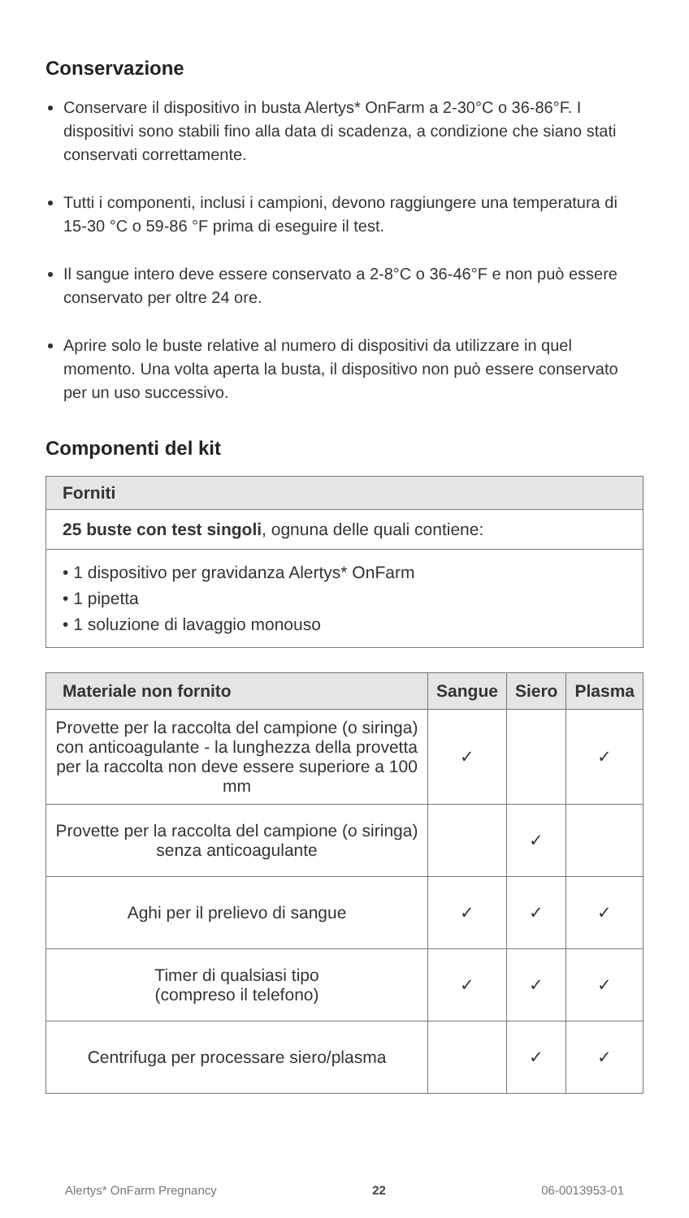Conservazione
Conservare il dispositivo in busta Alertys* OnFarm a 2-30°C o 36-86°F. I dispositivi sono stabili fino alla data di scadenza, a condizione che siano stati conservati correttamente.
Tutti i componenti, inclusi i campioni, devono raggiungere una temperatura di 15-30 °C o 59-86 °F prima di eseguire il test.
Il sangue intero deve essere conservato a 2-8°C o 36-46°F e non può essere conservato per oltre 24 ore.
Aprire solo le buste relative al numero di dispositivi da utilizzare in quel momento. Una volta aperta la busta, il dispositivo non può essere conservato per un uso successivo.
Componenti del kit
| Forniti |
| --- |
| 25 buste con test singoli , ognuna delle quali contiene: |
| • 1 dispositivo per gravidanza Alertys* OnFarm • 1 pipetta • 1 soluzione di lavaggio monouso |
| Materiale non fornito | Sangue | Siero | Plasma |
| --- | --- | --- | --- |
| Provette per la raccolta del campione (o siringa) con anticoagulante - la lunghezza della provetta per la raccolta non deve essere superiore a 100 mm | ✓ | | ✓ |
| Provette per la raccolta del campione (o siringa) senza anticoagulante | | ✓ | |
| Aghi per il prelievo di sangue | ✓ | ✓ | ✓ |
| Timer di qualsiasi tipo (compreso il telefono) | ✓ | ✓ | ✓ |
| Centrifuga per processare siero/plasma | | ✓ | ✓ |
Alertys* OnFarm Pregnancy 22 06-0013953-01